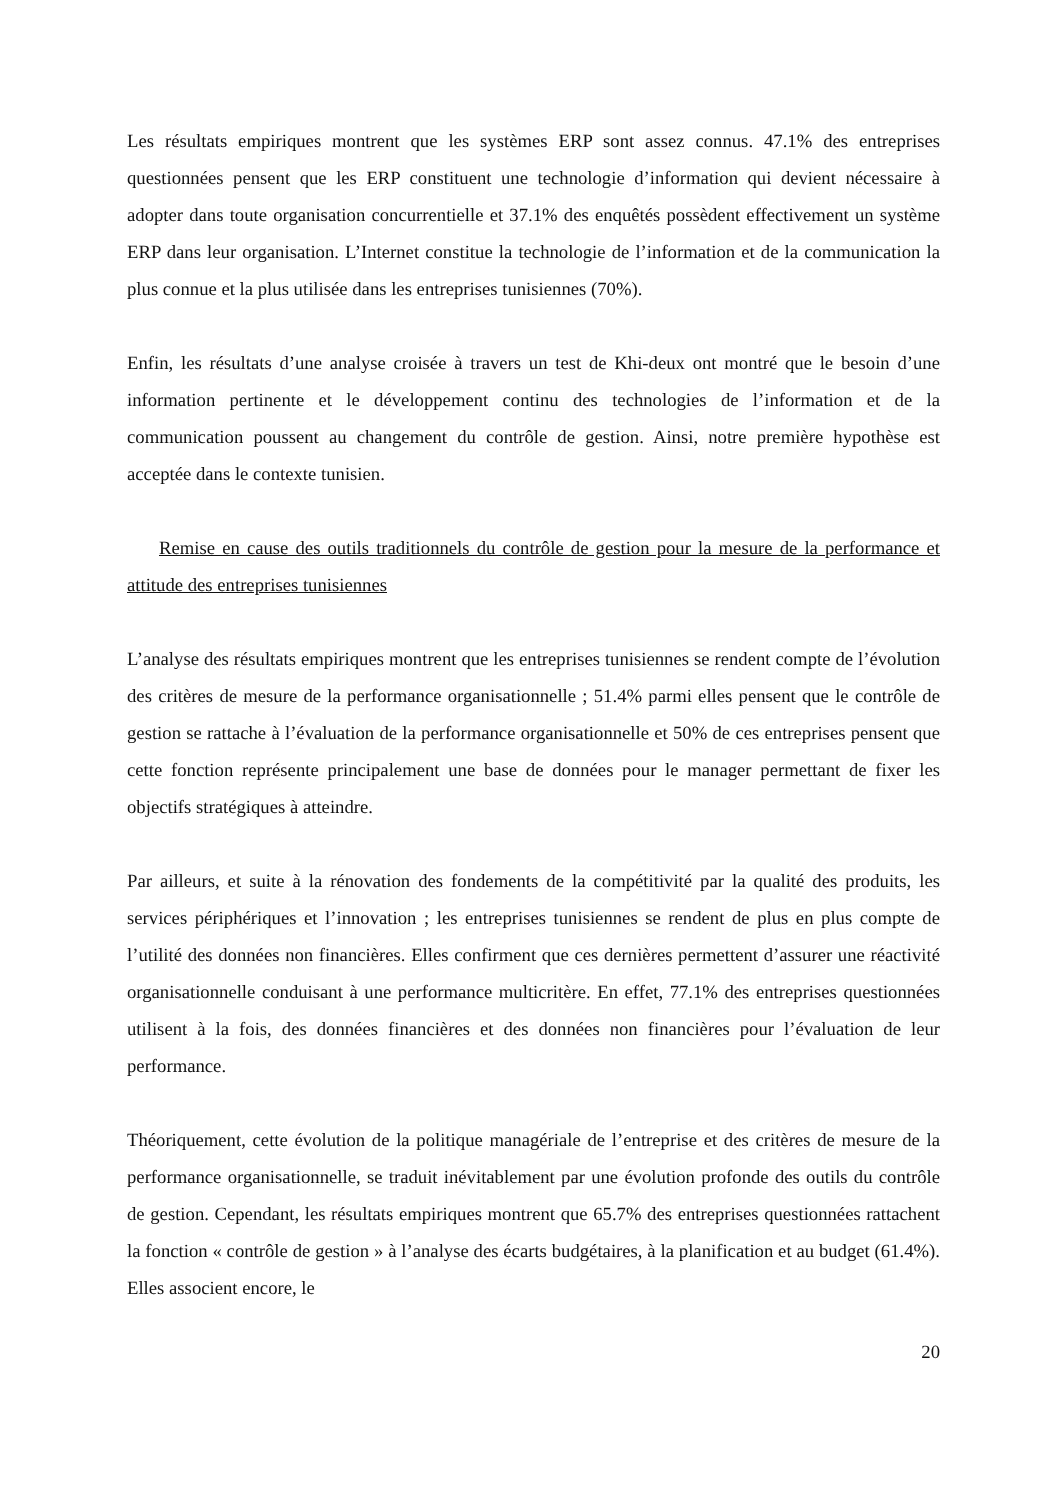Les résultats empiriques montrent que les systèmes ERP sont assez connus. 47.1% des entreprises questionnées pensent que les ERP constituent une technologie d’information qui devient nécessaire à adopter dans toute organisation concurrentielle et 37.1% des enquêtés possèdent effectivement un système ERP dans leur organisation. L’Internet constitue la technologie de l’information et de la communication la plus connue et la plus utilisée dans les entreprises tunisiennes (70%).
Enfin, les résultats d’une analyse croisée à travers un test de Khi-deux ont montré que le besoin d’une information pertinente et le développement continu des technologies de l’information et de la communication poussent au changement du contrôle de gestion. Ainsi, notre première hypothèse est acceptée dans le contexte tunisien.
Remise en cause des outils traditionnels du contrôle de gestion pour la mesure de la performance et attitude des entreprises tunisiennes
L’analyse des résultats empiriques montrent que les entreprises tunisiennes se rendent compte de l’évolution des critères de mesure de la performance organisationnelle ; 51.4% parmi elles pensent que le contrôle de gestion se rattache à l’évaluation de la performance organisationnelle et 50% de ces entreprises pensent que cette fonction représente principalement une base de données pour le manager permettant de fixer les objectifs stratégiques à atteindre.
Par ailleurs, et suite à la rénovation des fondements de la compétitivité par la qualité des produits, les services périphériques et l’innovation ; les entreprises tunisiennes se rendent de plus en plus compte de l’utilité des données non financières. Elles confirment que ces dernières permettent d’assurer une réactivité organisationnelle conduisant à une performance multicritère. En effet, 77.1% des entreprises questionnées utilisent à la fois, des données financières et des données non financières pour l’évaluation de leur performance.
Théoriquement, cette évolution de la politique managériale de l’entreprise et des critères de mesure de la performance organisationnelle, se traduit inévitablement par une évolution profonde des outils du contrôle de gestion. Cependant, les résultats empiriques montrent que 65.7% des entreprises questionnées rattachent la fonction « contrôle de gestion » à l’analyse des écarts budgétaires, à la planification et au budget (61.4%). Elles associent encore, le
20